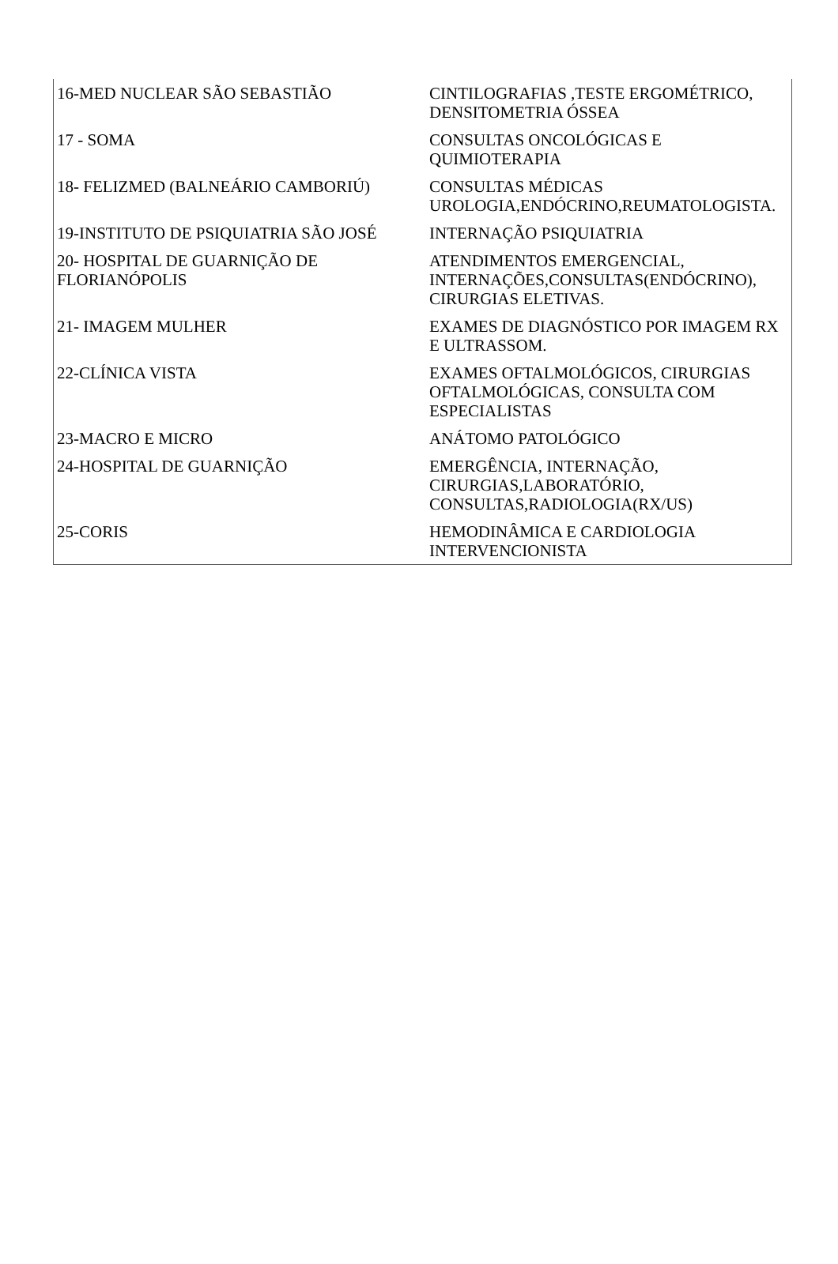| 16-MED NUCLEAR SÃO SEBASTIÃO | CINTILOGRAFIAS ,TESTE ERGOMÉTRICO, DENSITOMETRIA ÓSSEA |
| 17 - SOMA | CONSULTAS ONCOLÓGICAS E QUIMIOTERAPIA |
| 18- FELIZMED (BALNEÁRIO CAMBORIÚ) | CONSULTAS MÉDICAS UROLOGIA,ENDÓCRINO,REUMATOLOGISTA. |
| 19-INSTITUTO DE PSIQUIATRIA SÃO JOSÉ | INTERNAÇÃO PSIQUIATRIA |
| 20- HOSPITAL DE GUARNIÇÃO DE FLORIANÓPOLIS | ATENDIMENTOS EMERGENCIAL, INTERNAÇÕES,CONSULTAS(ENDÓCRINO), CIRURGIAS ELETIVAS. |
| 21- IMAGEM MULHER | EXAMES DE DIAGNÓSTICO POR IMAGEM RX E ULTRASSOM. |
| 22-CLÍNICA VISTA | EXAMES OFTALMOLÓGICOS, CIRURGIAS OFTALMOLÓGICAS, CONSULTA COM ESPECIALISTAS |
| 23-MACRO E MICRO | ANÁTOMO PATOLÓGICO |
| 24-HOSPITAL DE GUARNIÇÃO | EMERGÊNCIA, INTERNAÇÃO, CIRURGIAS,LABORATÓRIO, CONSULTAS,RADIOLOGIA(RX/US) |
| 25-CORIS | HEMODINÂMICA E CARDIOLOGIA INTERVENCIONISTA |